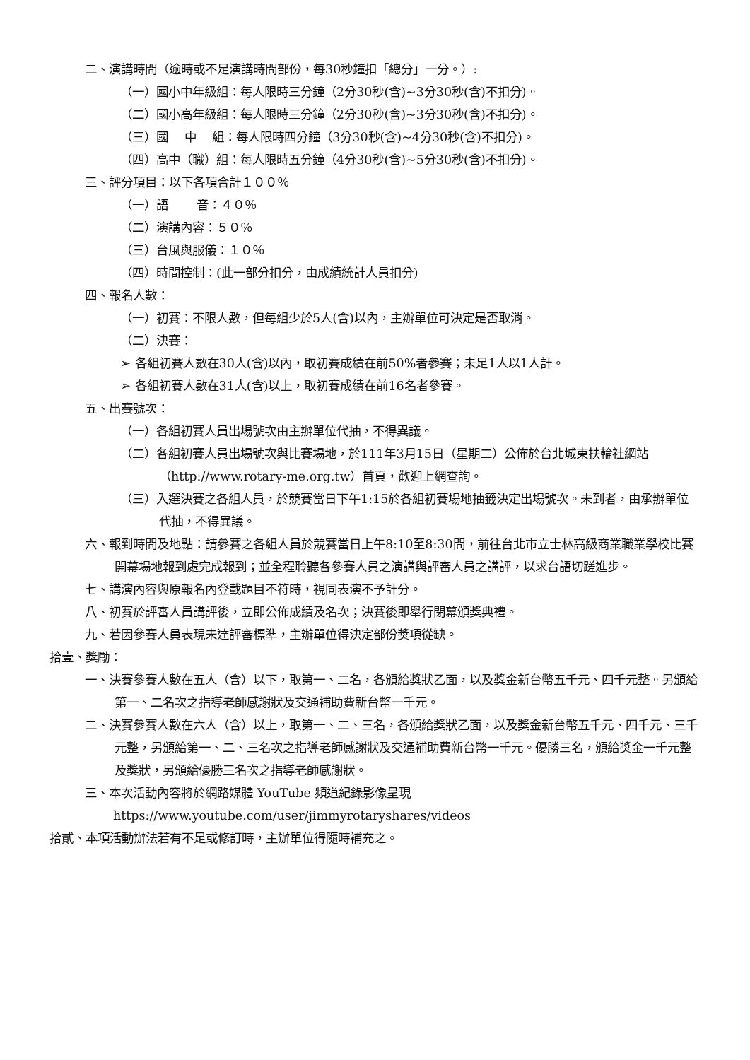二、演講時間（逾時或不足演講時間部份，每30秒鐘扣「總分」一分。）:
（一）國小中年級組：每人限時三分鐘（2分30秒(含)~3分30秒(含)不扣分)。
（二）國小高年級組：每人限時三分鐘（2分30秒(含)~3分30秒(含)不扣分)。
（三）國　 中　 組：每人限時四分鐘（3分30秒(含)~4分30秒(含)不扣分)。
（四）高中（職）組：每人限時五分鐘（4分30秒(含)~5分30秒(含)不扣分)。
三、評分項目：以下各項合計１００％
（一）語　　 音：４０％
（二）演講內容：５０％
（三）台風與服儀：１０％
（四）時間控制：(此一部分扣分，由成績統計人員扣分)
四、報名人數：
（一）初賽：不限人數，但每組少於5人(含)以內，主辦單位可決定是否取消。
（二）決賽：
➢ 各組初賽人數在30人(含)以內，取初賽成績在前50%者參賽；未足1人以1人計。
➢ 各組初賽人數在31人(含)以上，取初賽成績在前16名者參賽。
五、出賽號次：
（一）各組初賽人員出場號次由主辦單位代抽，不得異議。
（二）各組初賽人員出場號次與比賽場地，於111年3月15日（星期二）公佈於台北城東扶輪社網站（http://www.rotary-me.org.tw）首頁，歡迎上網查詢。
（三）入選決賽之各組人員，於競賽當日下午1:15於各組初賽場地抽籤決定出場號次。未到者，由承辦單位代抽，不得異議。
六、報到時間及地點：請參賽之各組人員於競賽當日上午8:10至8:30間，前往台北市立士林高級商業職業學校比賽開幕場地報到處完成報到；並全程聆聽各參賽人員之演講與評審人員之講評，以求台語切蹉進步。
七、講演內容與原報名內登載題目不符時，視同表演不予計分。
八、初賽於評審人員講評後，立即公佈成績及名次；決賽後即舉行閉幕頒獎典禮。
九、若因參賽人員表現未達評審標準，主辦單位得決定部份獎項從缺。
拾壹、獎勵：
一、決賽參賽人數在五人（含）以下，取第一、二名，各頒給獎狀乙面，以及獎金新台幣五千元、四千元整。另頒給第一、二名次之指導老師感謝狀及交通補助費新台幣一千元。
二、決賽參賽人數在六人（含）以上，取第一、二、三名，各頒給獎狀乙面，以及獎金新台幣五千元、四千元、三千元整，另頒給第一、二、三名次之指導老師感謝狀及交通補助費新台幣一千元。優勝三名，頒給獎金一千元整及獎狀，另頒給優勝三名次之指導老師感謝狀。
三、本次活動內容將於網路媒體 YouTube 頻道紀錄影像呈現
https://www.youtube.com/user/jimmyrotaryshares/videos
拾貳、本項活動辦法若有不足或修訂時，主辦單位得隨時補充之。